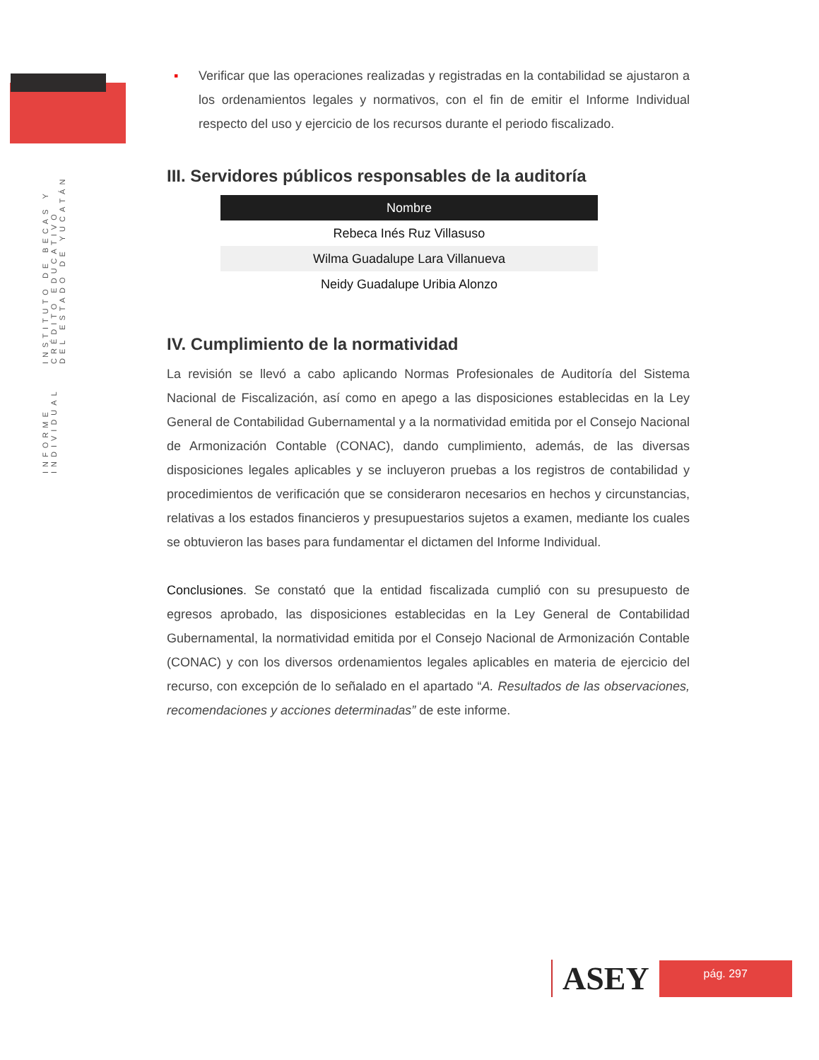INFORME INDIVIDUAL INSTITUTO DE BECAS Y CRÉDITO EDUCATIVO
DEL ESTADO DE YUCATÁN
▪ Verificar que las operaciones realizadas y registradas en la contabilidad se ajustaron a los ordenamientos legales y normativos, con el fin de emitir el Informe Individual respecto del uso y ejercicio de los recursos durante el periodo fiscalizado.
III. Servidores públicos responsables de la auditoría
| Nombre |
| --- |
| Rebeca Inés Ruz Villasuso |
| Wilma Guadalupe Lara Villanueva |
| Neidy Guadalupe Uribia Alonzo |
IV. Cumplimiento de la normatividad
La revisión se llevó a cabo aplicando Normas Profesionales de Auditoría del Sistema Nacional de Fiscalización, así como en apego a las disposiciones establecidas en la Ley General de Contabilidad Gubernamental y a la normatividad emitida por el Consejo Nacional de Armonización Contable (CONAC), dando cumplimiento, además, de las diversas disposiciones legales aplicables y se incluyeron pruebas a los registros de contabilidad y procedimientos de verificación que se consideraron necesarios en hechos y circunstancias, relativas a los estados financieros y presupuestarios sujetos a examen, mediante los cuales se obtuvieron las bases para fundamentar el dictamen del Informe Individual.
Conclusiones. Se constató que la entidad fiscalizada cumplió con su presupuesto de egresos aprobado, las disposiciones establecidas en la Ley General de Contabilidad Gubernamental, la normatividad emitida por el Consejo Nacional de Armonización Contable (CONAC) y con los diversos ordenamientos legales aplicables en materia de ejercicio del recurso, con excepción de lo señalado en el apartado “A. Resultados de las observaciones, recomendaciones y acciones determinadas” de este informe.
ASEY
pág. 297